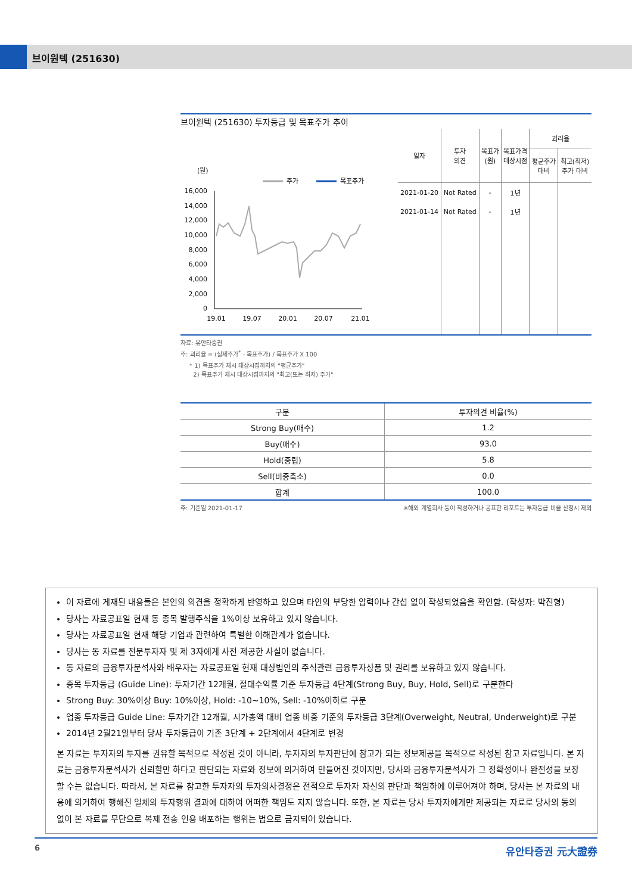브이원텍 (251630)
브이원텍 (251630) 투자등급 및 목표주가 추이
(원)
주가
목표주가
16,000
14,000
12,000
10,000
8,000
6,000
4,000
2,000
0
19.01
19.07
20.01
20.07
21.01
| 일자 | 투자 의견 | 목표가 (원) | 목표가격 대상시점 | 괴리율 | |
| --- | --- | --- | --- | --- | --- |
| | | | | 평균주가 대비 | 최고(최저) 주가 대비 |
| 2021-01-20 | Not Rated | - | 1년 | | |
| 2021-01-14 | Not Rated | - | 1년 | | |
자료: 유안타증권
주: 괴리율 = (실제주가<sup>*</sup> - 목표주가) / 목표주가 X 100
* 1) 목표주가 제시 대상시점까지의 "평균주가"
2) 목표주가 제시 대상시점까지의 "최고(또는 최저) 주가"
| 구분 | 투자의견 비율(%) |
| --- | --- |
| Strong Buy(매수) | 1.2 |
| Buy(매수) | 93.0 |
| Hold(중립) | 5.8 |
| Sell(비중축소) | 0.0 |
| 합계 | 100.0 |
주: 기준일 2021-01-17 ※해외 계열회사 등이 작성하거나 공표한 리포트는 투자등급 비율 산정시 제외
이 자료에 게재된 내용들은 본인의 의견을 정확하게 반영하고 있으며 타인의 부당한 압력이나 간섭 없이 작성되었음을 확인함. (작성자: 박진형)
당사는 자료공표일 현재 동 종목 발행주식을 1%이상 보유하고 있지 않습니다.
당사는 자료공표일 현재 해당 기업과 관련하여 특별한 이해관계가 없습니다.
당사는 동 자료를 전문투자자 및 제 3자에게 사전 제공한 사실이 없습니다.
동 자료의 금융투자분석사와 배우자는 자료공표일 현재 대상법인의 주식관련 금융투자상품 및 권리를 보유하고 있지 않습니다.
종목 투자등급 (Guide Line): 투자기간 12개월, 절대수익률 기준 투자등급 4단계(Strong Buy, Buy, Hold, Sell)로 구분한다
Strong Buy: 30%이상 Buy: 10%이상, Hold: -10~10%, Sell: -10%이하로 구분
업종 투자등급 Guide Line: 투자기간 12개월, 시가총액 대비 업종 비중 기준의 투자등급 3단계(Overweight, Neutral, Underweight)로 구분
2014년 2월21일부터 당사 투자등급이 기존 3단계 + 2단계에서 4단계로 변경
본 자료는 투자자의 투자를 권유할 목적으로 작성된 것이 아니라, 투자자의 투자판단에 참고가 되는 정보제공을 목적으로 작성된 참고 자료입니다. 본 자료는 금융투자분석사가 신뢰할만 하다고 판단되는 자료와 정보에 의거하여 만들어진 것이지만, 당사와 금융투자분석사가 그 정확성이나 완전성을 보장할 수는 없습니다. 따라서, 본 자료를 참고한 투자자의 투자의사결정은 전적으로 투자자 자신의 판단과 책임하에 이루어져야 하며, 당사는 본 자료의 내용에 의거하여 행해진 일체의 투자행위 결과에 대하여 어떠한 책임도 지지 않습니다. 또한, 본 자료는 당사 투자자에게만 제공되는 자료로 당사의 동의 없이 본 자료를 무단으로 복제 전송 인용 배포하는 행위는 법으로 금지되어 있습니다.
6 유안타증권 元大證券